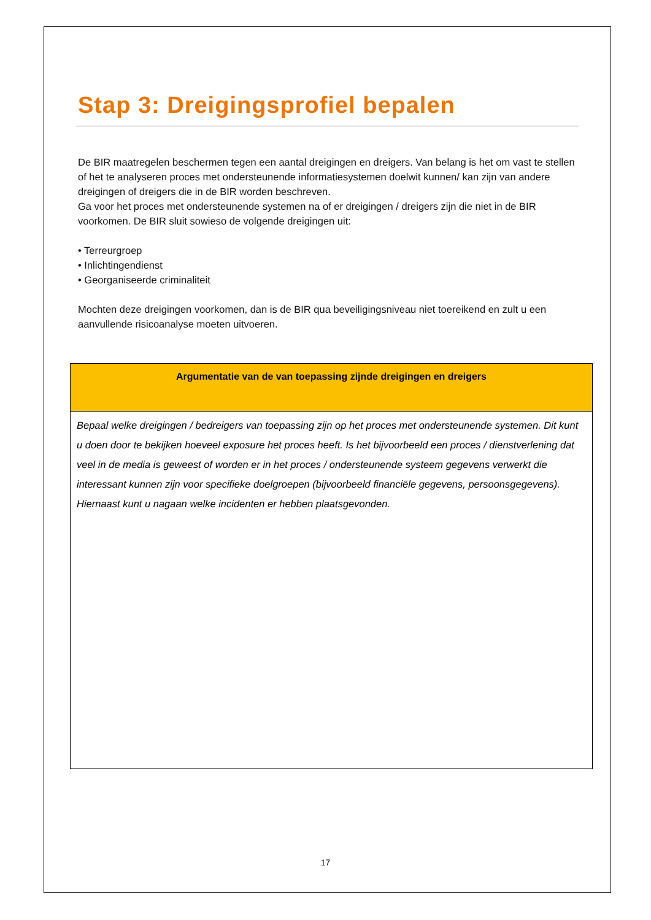Stap 3: Dreigingsprofiel bepalen
De BIR maatregelen beschermen tegen een aantal dreigingen en dreigers. Van belang is het om vast te stellen of het te analyseren proces met ondersteunende informatiesystemen doelwit kunnen/ kan zijn van andere dreigingen of dreigers die in de BIR worden beschreven.
Ga voor het proces met ondersteunende systemen na of er dreigingen / dreigers zijn die niet in de BIR voorkomen. De BIR sluit sowieso de volgende dreigingen uit:
• Terreurgroep
• Inlichtingendienst
• Georganiseerde criminaliteit
Mochten deze dreigingen voorkomen, dan is de BIR qua beveiligingsniveau niet toereikend en zult u een aanvullende risicoanalyse moeten uitvoeren.
| Argumentatie van de van toepassing zijnde dreigingen en dreigers |
| --- |
| Bepaal welke dreigingen / bedreigers van toepassing zijn op het proces met ondersteunende systemen. Dit kunt u doen door te bekijken hoeveel exposure het proces heeft. Is het bijvoorbeeld een proces / dienstverlening dat veel in de media is geweest of worden er in het proces / ondersteunende systeem gegevens verwerkt die interessant kunnen zijn voor specifieke doelgroepen (bijvoorbeeld financiële gegevens, persoonsgegevens). Hiernaast kunt u nagaan welke incidenten er hebben plaatsgevonden. |
17